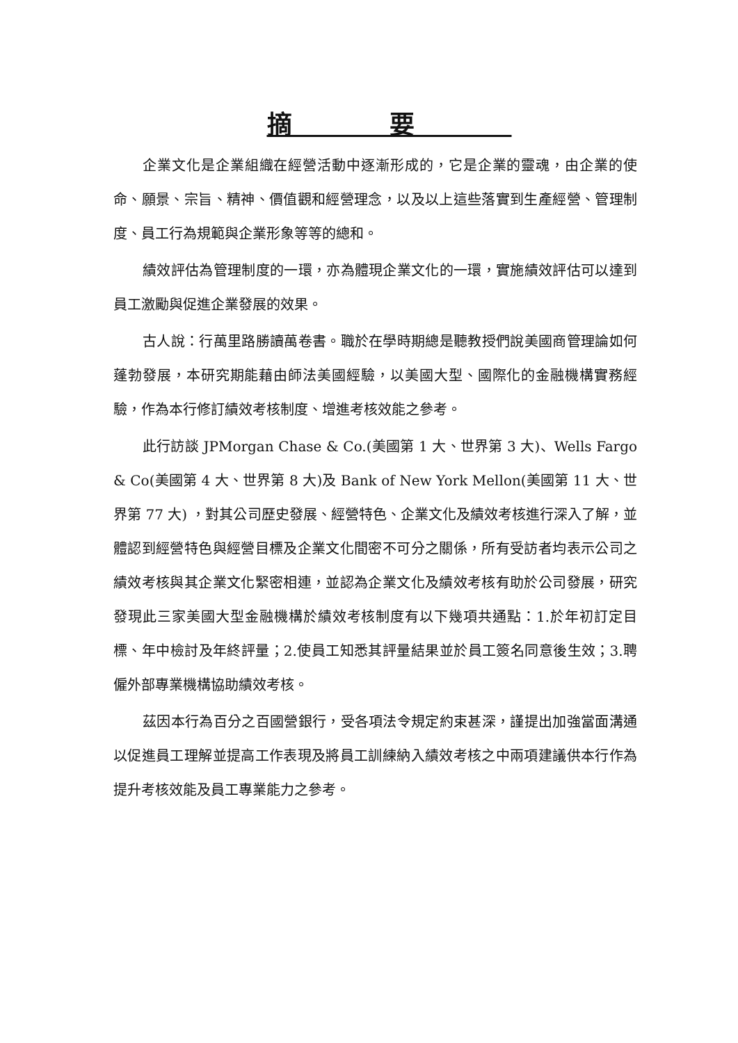摘要
企業文化是企業組織在經營活動中逐漸形成的，它是企業的靈魂，由企業的使命、願景、宗旨、精神、價值觀和經營理念，以及以上這些落實到生產經營、管理制度、員工行為規範與企業形象等等的總和。
績效評估為管理制度的一環，亦為體現企業文化的一環，實施績效評估可以達到員工激勵與促進企業發展的效果。
古人說：行萬里路勝讀萬卷書。職於在學時期總是聽教授們說美國商管理論如何蓬勃發展，本研究期能藉由師法美國經驗，以美國大型、國際化的金融機構實務經驗，作為本行修訂績效考核制度、增進考核效能之參考。
此行訪談 JPMorgan Chase & Co.(美國第 1 大、世界第 3 大)、Wells Fargo & Co(美國第 4 大、世界第 8 大)及 Bank of New York Mellon(美國第 11 大、世界第 77 大) ，對其公司歷史發展、經營特色、企業文化及績效考核進行深入了解，並體認到經營特色與經營目標及企業文化間密不可分之關係，所有受訪者均表示公司之績效考核與其企業文化緊密相連，並認為企業文化及績效考核有助於公司發展，研究發現此三家美國大型金融機構於績效考核制度有以下幾項共通點：1.於年初訂定目標、年中檢討及年終評量；2.使員工知悉其評量結果並於員工簽名同意後生效；3.聘僱外部專業機構協助績效考核。
茲因本行為百分之百國營銀行，受各項法令規定約束甚深，謹提出加強當面溝通以促進員工理解並提高工作表現及將員工訓練納入績效考核之中兩項建議供本行作為提升考核效能及員工專業能力之參考。